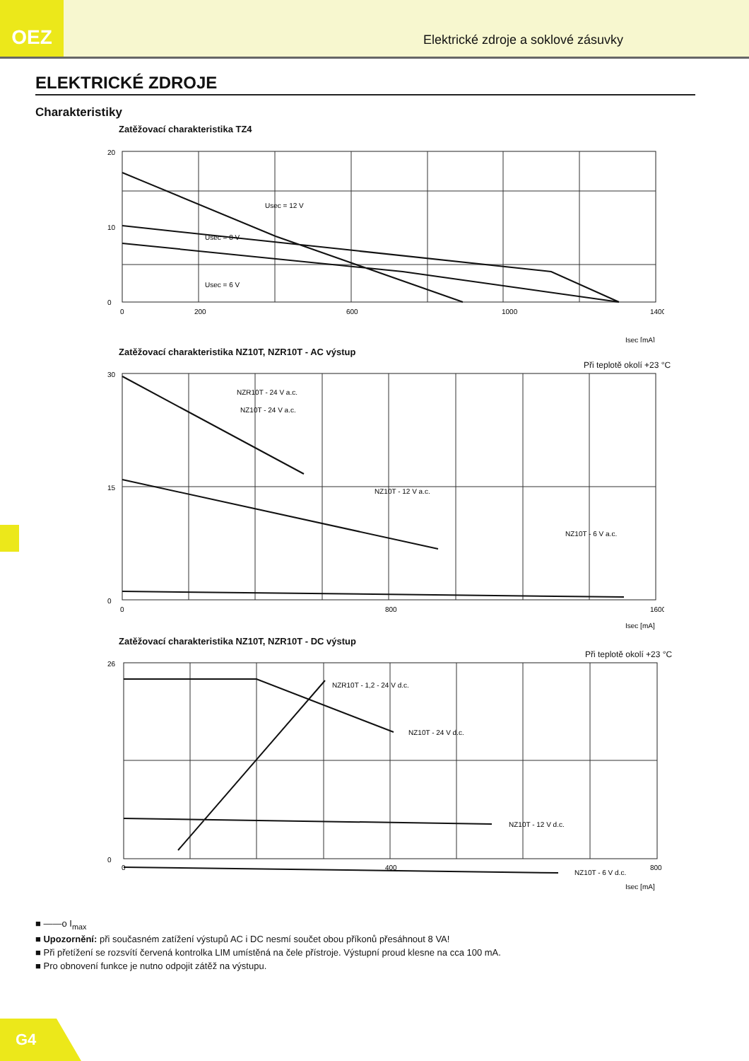OEZ
Elektrické zdroje a soklové zásuvky
ELEKTRICKÉ ZDROJE
Charakteristiky
Zatěžovací charakteristika TZ4
20
10
0
0
200
600
1000
1400
Usec = 12 V
Usec = 8 V
Usec = 6 V
Isec [mA]
Zatěžovací charakteristika NZ10T, NZR10T - AC výstup
Při teplotě okolí +23 °C
30
15
0
0
800
1600
NZR10T - 24 V a.c.
NZ10T - 24 V a.c.
NZ10T - 12 V a.c.
NZ10T - 6 V a.c.
Isec [mA]
Zatěžovací charakteristika NZ10T, NZR10T - DC výstup
Při teplotě okolí +23 °C
26
0
0
400
800
NZR10T - 1,2 - 24 V d.c.
NZ10T - 24 V d.c.
NZ10T - 12 V d.c.
NZ10T - 6 V d.c.
Isec [mA]
■ ——o I<sub>max</sub>
■ Upozornění: při současném zatížení výstupů AC i DC nesmí součet obou příkonů přesáhnout 8 VA!
■ Při přetížení se rozsvítí červená kontrolka LIM umístěná na čele přístroje. Výstupní proud klesne na cca 100 mA.
■ Pro obnovení funkce je nutno odpojit zátěž na výstupu.
G4